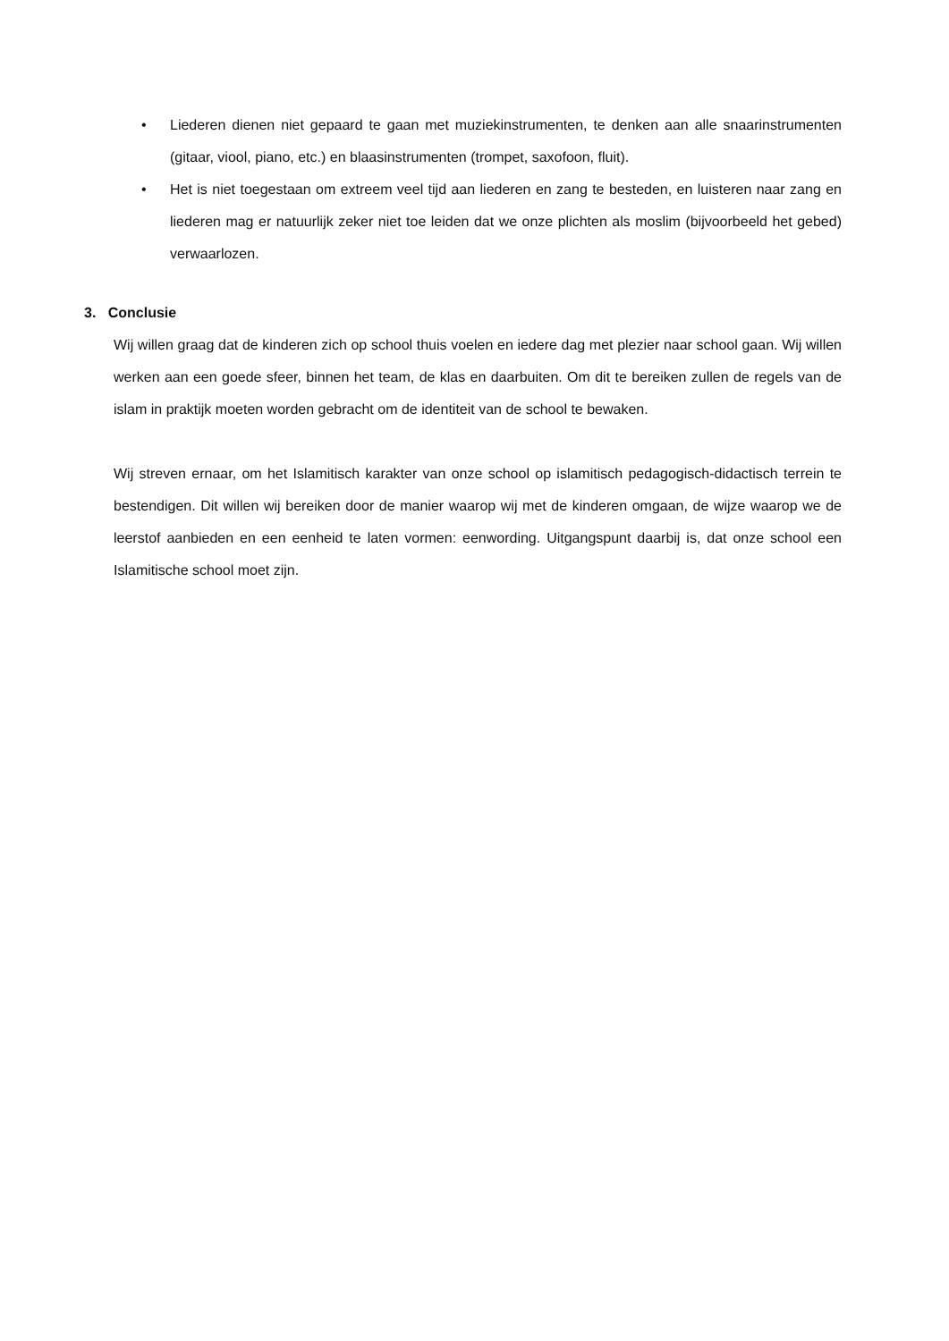• Liederen dienen niet gepaard te gaan met muziekinstrumenten, te denken aan alle snaarinstrumenten (gitaar, viool, piano, etc.) en blaasinstrumenten (trompet, saxofoon, fluit).
• Het is niet toegestaan om extreem veel tijd aan liederen en zang te besteden, en luisteren naar zang en liederen mag er natuurlijk zeker niet toe leiden dat we onze plichten als moslim (bijvoorbeeld het gebed) verwaarlozen.
3. Conclusie
Wij willen graag dat de kinderen zich op school thuis voelen en iedere dag met plezier naar school gaan. Wij willen werken aan een goede sfeer, binnen het team, de klas en daarbuiten. Om dit te bereiken zullen de regels van de islam in praktijk moeten worden gebracht om de identiteit van de school te bewaken.
Wij streven ernaar, om het Islamitisch karakter van onze school op islamitisch pedagogisch-didactisch terrein te bestendigen. Dit willen wij bereiken door de manier waarop wij met de kinderen omgaan, de wijze waarop we de leerstof aanbieden en een eenheid te laten vormen: eenwording. Uitgangspunt daarbij is, dat onze school een Islamitische school moet zijn.